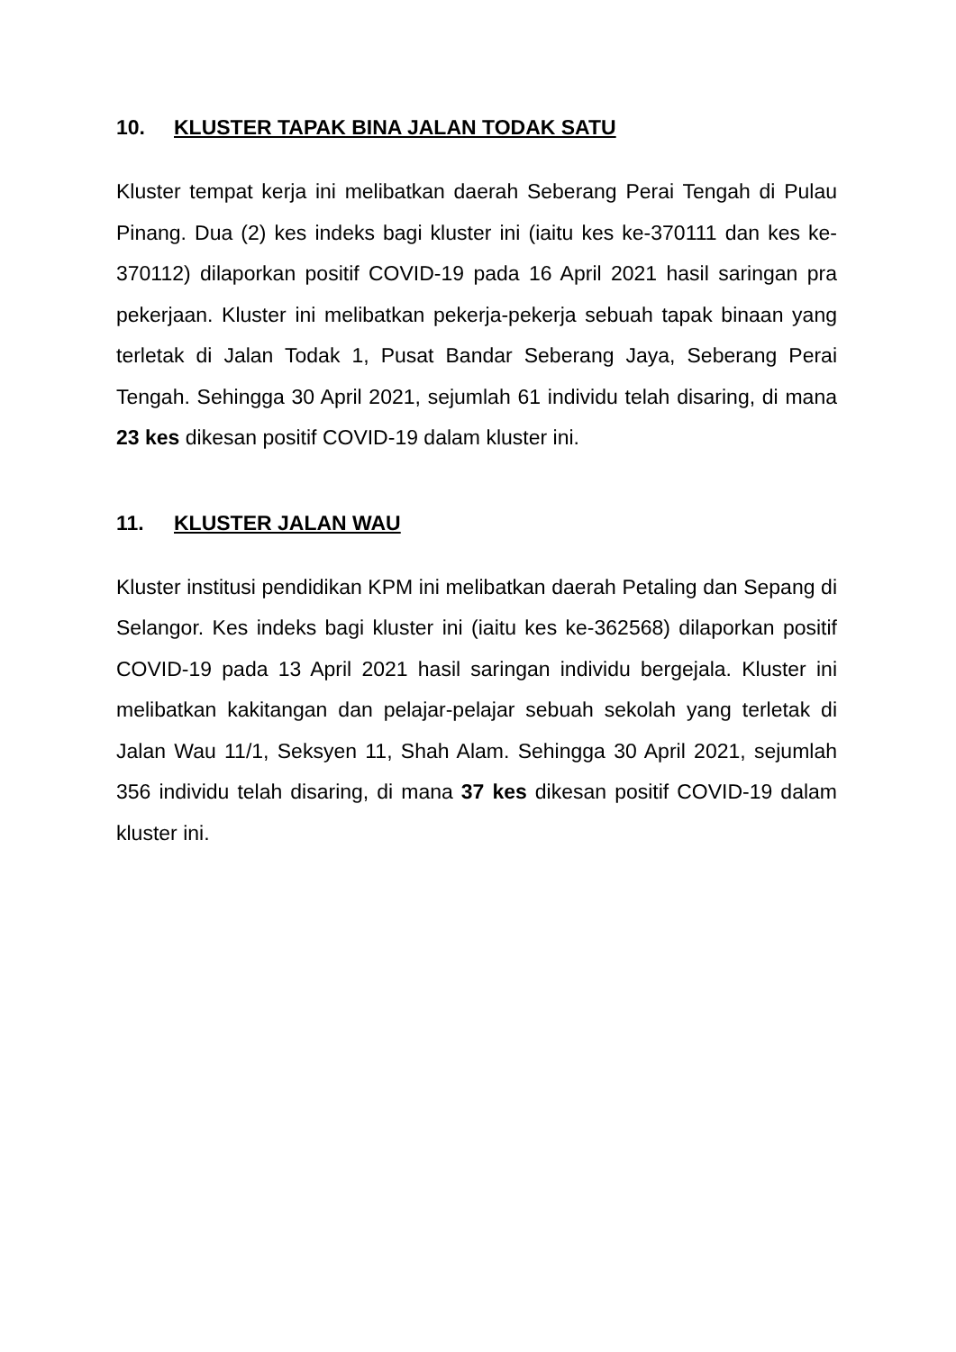10. KLUSTER TAPAK BINA JALAN TODAK SATU
Kluster tempat kerja ini melibatkan daerah Seberang Perai Tengah di Pulau Pinang. Dua (2) kes indeks bagi kluster ini (iaitu kes ke-370111 dan kes ke-370112) dilaporkan positif COVID-19 pada 16 April 2021 hasil saringan pra pekerjaan. Kluster ini melibatkan pekerja-pekerja sebuah tapak binaan yang terletak di Jalan Todak 1, Pusat Bandar Seberang Jaya, Seberang Perai Tengah. Sehingga 30 April 2021, sejumlah 61 individu telah disaring, di mana 23 kes dikesan positif COVID-19 dalam kluster ini.
11. KLUSTER JALAN WAU
Kluster institusi pendidikan KPM ini melibatkan daerah Petaling dan Sepang di Selangor. Kes indeks bagi kluster ini (iaitu kes ke-362568) dilaporkan positif COVID-19 pada 13 April 2021 hasil saringan individu bergejala. Kluster ini melibatkan kakitangan dan pelajar-pelajar sebuah sekolah yang terletak di Jalan Wau 11/1, Seksyen 11, Shah Alam. Sehingga 30 April 2021, sejumlah 356 individu telah disaring, di mana 37 kes dikesan positif COVID-19 dalam kluster ini.